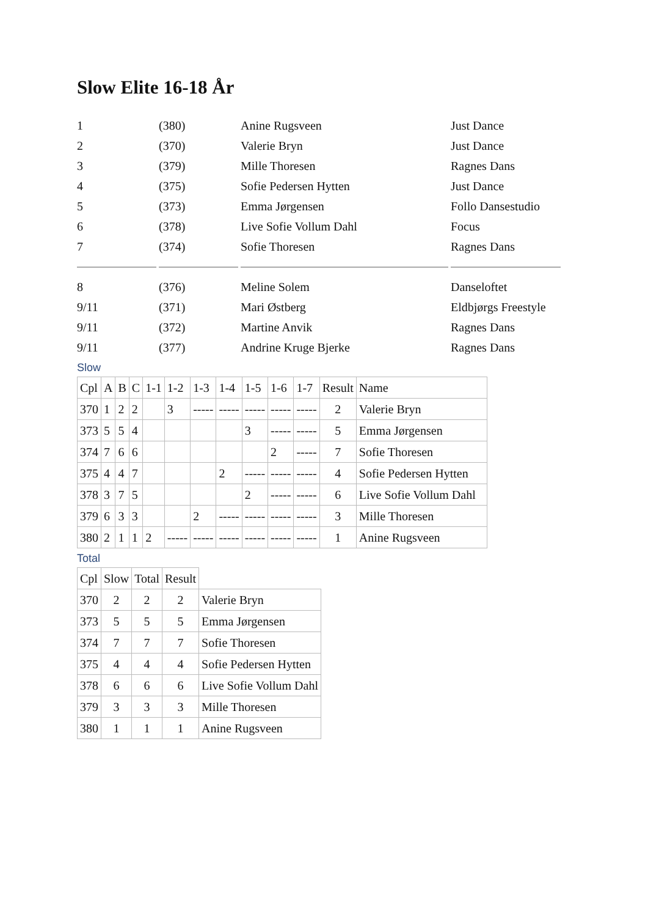Slow Elite 16-18 År
| 1 | (380) | Anine Rugsveen | Just Dance |
| 2 | (370) | Valerie Bryn | Just Dance |
| 3 | (379) | Mille Thoresen | Ragnes Dans |
| 4 | (375) | Sofie Pedersen Hytten | Just Dance |
| 5 | (373) | Emma Jørgensen | Follo Dansestudio |
| 6 | (378) | Live Sofie Vollum Dahl | Focus |
| 7 | (374) | Sofie Thoresen | Ragnes Dans |
| 8 | (376) | Meline Solem | Danseloftet |
| 9/11 | (371) | Mari Østberg | Eldbjørgs Freestyle |
| 9/11 | (372) | Martine Anvik | Ragnes Dans |
| 9/11 | (377) | Andrine Kruge Bjerke | Ragnes Dans |
Slow
| Cpl | A | B | C | 1-1 | 1-2 | 1-3 | 1-4 | 1-5 | 1-6 | 1-7 | Result | Name |
| --- | --- | --- | --- | --- | --- | --- | --- | --- | --- | --- | --- | --- |
| 370 | 1 | 2 | 2 | | 3 | ----- | ----- | ----- | ----- | ----- | 2 | Valerie Bryn |
| 373 | 5 | 5 | 4 | | | | | 3 | ----- | ----- | 5 | Emma Jørgensen |
| 374 | 7 | 6 | 6 | | | | | | 2 | ----- | 7 | Sofie Thoresen |
| 375 | 4 | 4 | 7 | | | | 2 | ----- | ----- | ----- | 4 | Sofie Pedersen Hytten |
| 378 | 3 | 7 | 5 | | | | | 2 | ----- | ----- | 6 | Live Sofie Vollum Dahl |
| 379 | 6 | 3 | 3 | | | 2 | ----- | ----- | ----- | ----- | 3 | Mille Thoresen |
| 380 | 2 | 1 | 1 | 2 | ----- | ----- | ----- | ----- | ----- | ----- | 1 | Anine Rugsveen |
Total
| Cpl | Slow | Total | Result | |
| --- | --- | --- | --- | --- |
| 370 | 2 | 2 | 2 | Valerie Bryn |
| 373 | 5 | 5 | 5 | Emma Jørgensen |
| 374 | 7 | 7 | 7 | Sofie Thoresen |
| 375 | 4 | 4 | 4 | Sofie Pedersen Hytten |
| 378 | 6 | 6 | 6 | Live Sofie Vollum Dahl |
| 379 | 3 | 3 | 3 | Mille Thoresen |
| 380 | 1 | 1 | 1 | Anine Rugsveen |